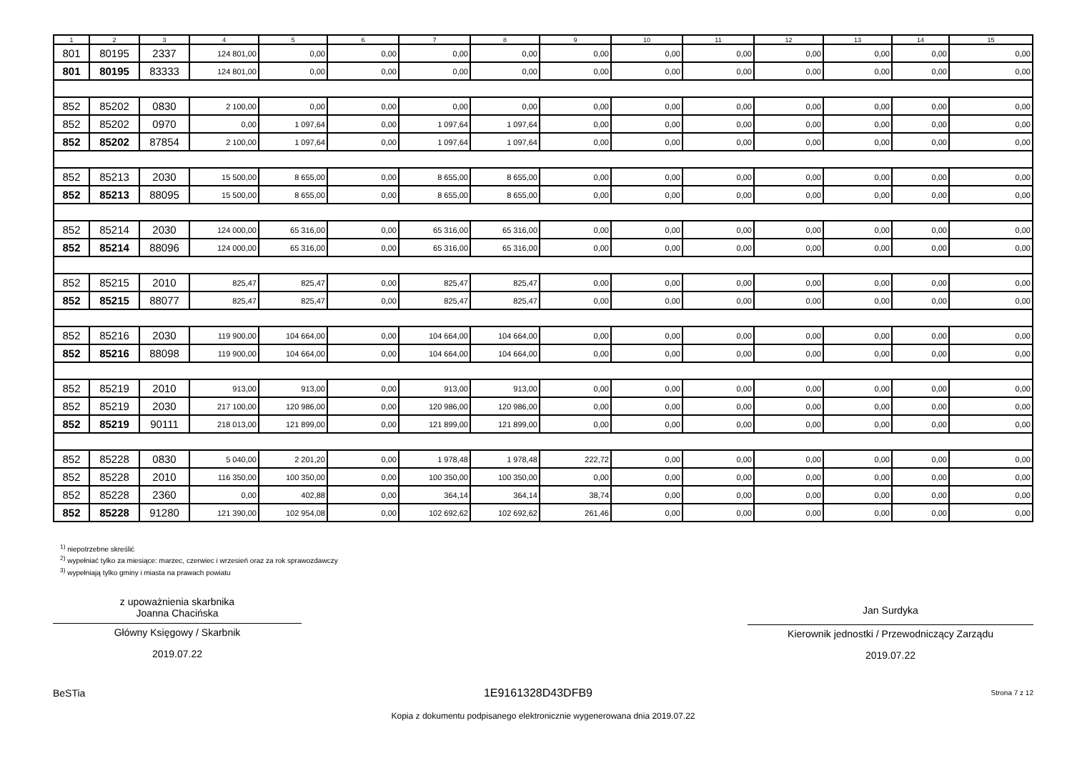| 1 | 2 | 3 | 4 | 5 | 6 | 7 | 8 | 9 | 10 | 11 | 12 | 13 | 14 | 15 |
| --- | --- | --- | --- | --- | --- | --- | --- | --- | --- | --- | --- | --- | --- | --- |
| 801 | 80195 | 2337 | 124 801,00 | 0,00 | 0,00 | 0,00 | 0,00 | 0,00 | 0,00 | 0,00 | 0,00 | 0,00 | 0,00 | 0,00 |
| 801 | 80195 | 83333 | 124 801,00 | 0,00 | 0,00 | 0,00 | 0,00 | 0,00 | 0,00 | 0,00 | 0,00 | 0,00 | 0,00 | 0,00 |
| 852 | 85202 | 0830 | 2 100,00 | 0,00 | 0,00 | 0,00 | 0,00 | 0,00 | 0,00 | 0,00 | 0,00 | 0,00 | 0,00 | 0,00 |
| 852 | 85202 | 0970 | 0,00 | 1 097,64 | 0,00 | 1 097,64 | 1 097,64 | 0,00 | 0,00 | 0,00 | 0,00 | 0,00 | 0,00 | 0,00 |
| 852 | 85202 | 87854 | 2 100,00 | 1 097,64 | 0,00 | 1 097,64 | 1 097,64 | 0,00 | 0,00 | 0,00 | 0,00 | 0,00 | 0,00 | 0,00 |
| 852 | 85213 | 2030 | 15 500,00 | 8 655,00 | 0,00 | 8 655,00 | 8 655,00 | 0,00 | 0,00 | 0,00 | 0,00 | 0,00 | 0,00 | 0,00 |
| 852 | 85213 | 88095 | 15 500,00 | 8 655,00 | 0,00 | 8 655,00 | 8 655,00 | 0,00 | 0,00 | 0,00 | 0,00 | 0,00 | 0,00 | 0,00 |
| 852 | 85214 | 2030 | 124 000,00 | 65 316,00 | 0,00 | 65 316,00 | 65 316,00 | 0,00 | 0,00 | 0,00 | 0,00 | 0,00 | 0,00 | 0,00 |
| 852 | 85214 | 88096 | 124 000,00 | 65 316,00 | 0,00 | 65 316,00 | 65 316,00 | 0,00 | 0,00 | 0,00 | 0,00 | 0,00 | 0,00 | 0,00 |
| 852 | 85215 | 2010 | 825,47 | 825,47 | 0,00 | 825,47 | 825,47 | 0,00 | 0,00 | 0,00 | 0,00 | 0,00 | 0,00 | 0,00 |
| 852 | 85215 | 88077 | 825,47 | 825,47 | 0,00 | 825,47 | 825,47 | 0,00 | 0,00 | 0,00 | 0,00 | 0,00 | 0,00 | 0,00 |
| 852 | 85216 | 2030 | 119 900,00 | 104 664,00 | 0,00 | 104 664,00 | 104 664,00 | 0,00 | 0,00 | 0,00 | 0,00 | 0,00 | 0,00 | 0,00 |
| 852 | 85216 | 88098 | 119 900,00 | 104 664,00 | 0,00 | 104 664,00 | 104 664,00 | 0,00 | 0,00 | 0,00 | 0,00 | 0,00 | 0,00 | 0,00 |
| 852 | 85219 | 2010 | 913,00 | 913,00 | 0,00 | 913,00 | 913,00 | 0,00 | 0,00 | 0,00 | 0,00 | 0,00 | 0,00 | 0,00 |
| 852 | 85219 | 2030 | 217 100,00 | 120 986,00 | 0,00 | 120 986,00 | 120 986,00 | 0,00 | 0,00 | 0,00 | 0,00 | 0,00 | 0,00 | 0,00 |
| 852 | 85219 | 90111 | 218 013,00 | 121 899,00 | 0,00 | 121 899,00 | 121 899,00 | 0,00 | 0,00 | 0,00 | 0,00 | 0,00 | 0,00 | 0,00 |
| 852 | 85228 | 0830 | 5 040,00 | 2 201,20 | 0,00 | 1 978,48 | 1 978,48 | 222,72 | 0,00 | 0,00 | 0,00 | 0,00 | 0,00 | 0,00 |
| 852 | 85228 | 2010 | 116 350,00 | 100 350,00 | 0,00 | 100 350,00 | 100 350,00 | 0,00 | 0,00 | 0,00 | 0,00 | 0,00 | 0,00 | 0,00 |
| 852 | 85228 | 2360 | 0,00 | 402,88 | 0,00 | 364,14 | 364,14 | 38,74 | 0,00 | 0,00 | 0,00 | 0,00 | 0,00 | 0,00 |
| 852 | 85228 | 91280 | 121 390,00 | 102 954,08 | 0,00 | 102 692,62 | 102 692,62 | 261,46 | 0,00 | 0,00 | 0,00 | 0,00 | 0,00 | 0,00 |
<sup>1)</sup> niepotrzebne skreślić
<sup>2)</sup> wypełniać tylko za miesiące: marzec, czerwiec i wrzesień oraz za rok sprawozdawczy
<sup>3)</sup> wypełniają tylko gminy i miasta na prawach powiatu
z upoważnienia skarbnika
Joanna Chacińska
Główny Księgowy / Skarbnik
2019.07.22
Jan Surdyka
Kierownik jednostki / Przewodniczący Zarządu
2019.07.22
BeSTia 1E9161328D43DFB9 Strona 7 z 12
Kopia z dokumentu podpisanego elektronicznie wygenerowana dnia 2019.07.22